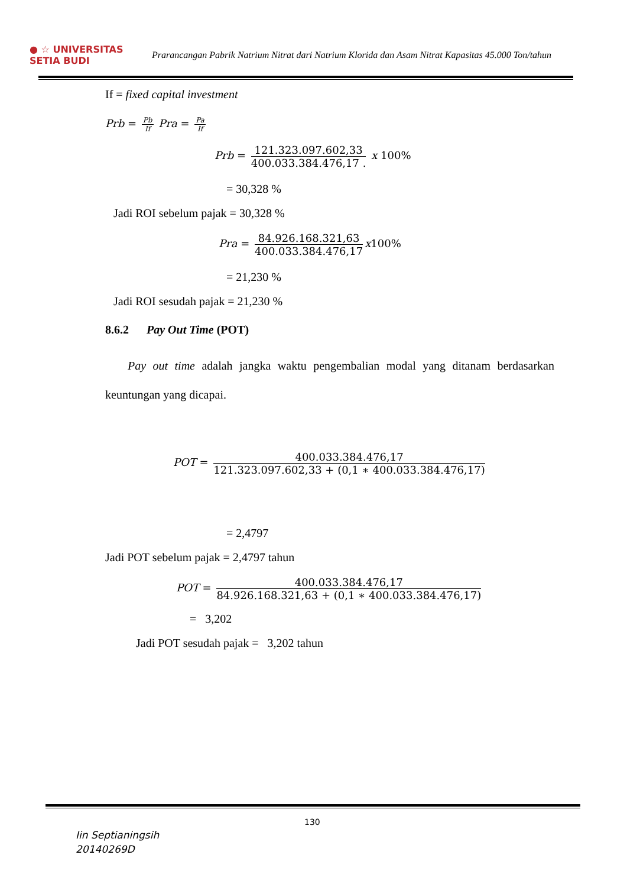● ☆ UNIVERSITAS SETIA BUDI
Prarancangan Pabrik Natrium Nitrat dari Natrium Klorida dan Asam Nitrat Kapasitas 45.000 Ton/tahun
If = fixed capital investment
Prb = Pb If Pra = Pa If
Prb = 121.323.097.602,33 400.033.384.476,17 . x 100%
= 30,328 %
Jadi ROI sebelum pajak = 30,328 %
Pra = 84.926.168.321,63 400.033.384.476,17 x100%
= 21,230 %
Jadi ROI sesudah pajak = 21,230 %
8.6.2 Pay Out Time (POT)
Pay out time adalah jangka waktu pengembalian modal yang ditanam berdasarkan keuntungan yang dicapai.
POT = 400.033.384.476,17 121.323.097.602,33 + (0,1 ∗ 400.033.384.476,17)
= 2,4797
Jadi POT sebelum pajak = 2,4797 tahun
POT = 400.033.384.476,17 84.926.168.321,63 + (0,1 ∗ 400.033.384.476,17)
= 3,202
Jadi POT sesudah pajak = 3,202 tahun
130
Iin Septianingsih
20140269D